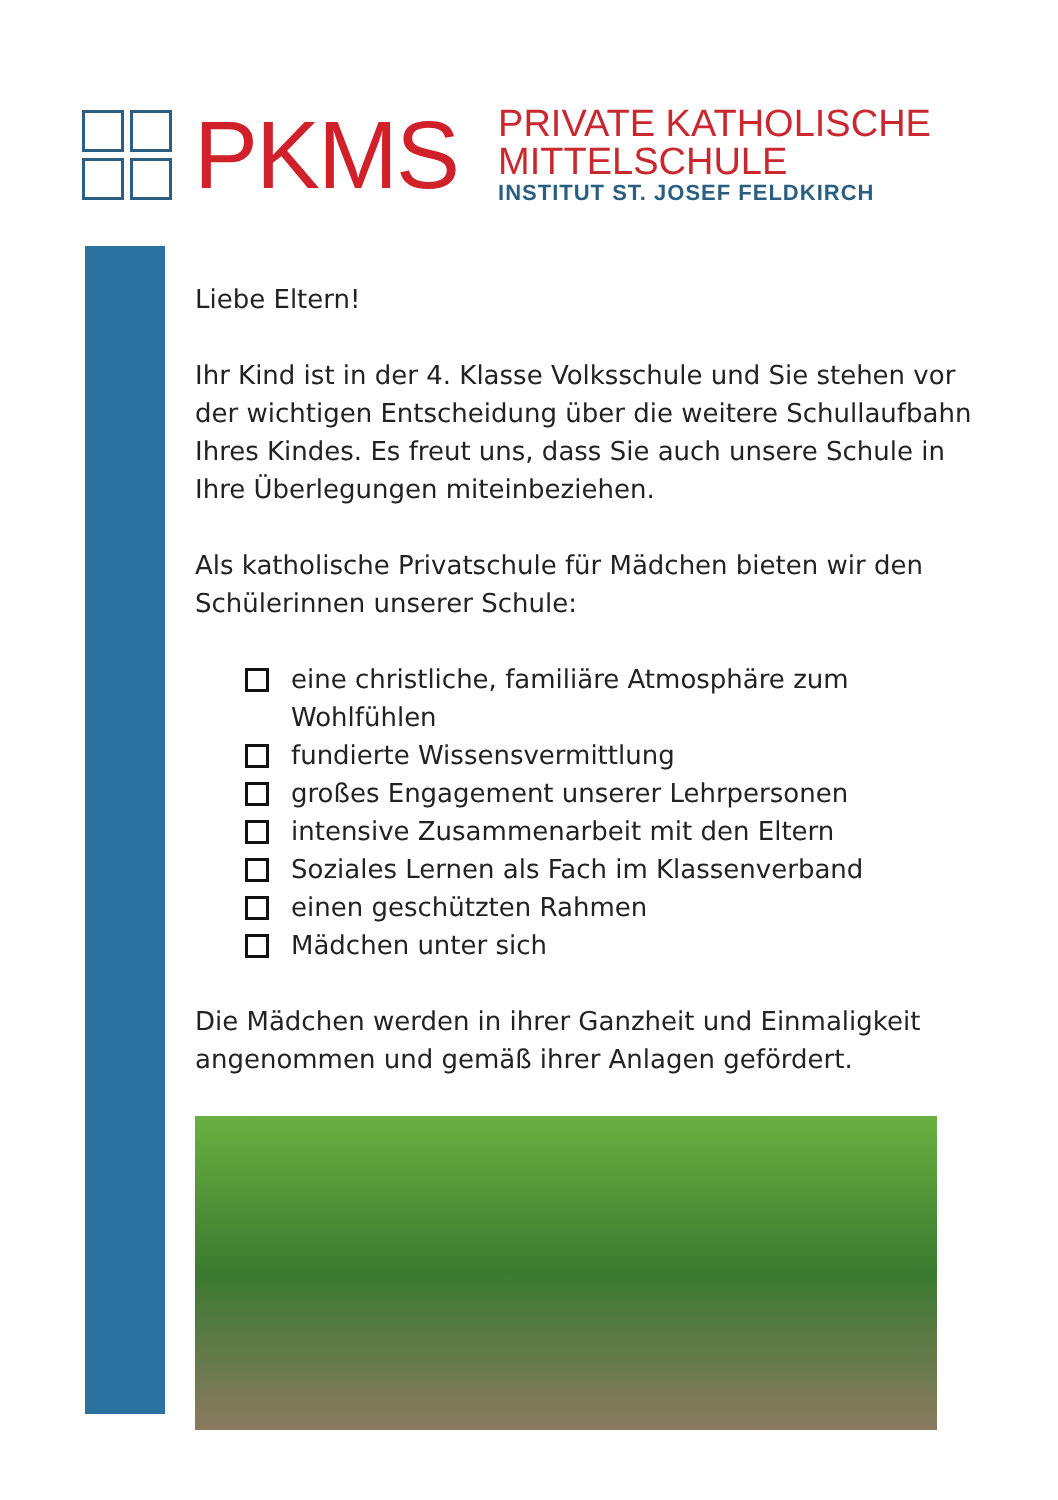PKMS
PRIVATE KATHOLISCHE
MITTELSCHULE
INSTITUT ST. JOSEF FELDKIRCH
Liebe Eltern!
Ihr Kind ist in der 4. Klasse Volksschule und Sie stehen vor der wichtigen Entscheidung über die weitere Schullaufbahn Ihres Kindes. Es freut uns, dass Sie auch unsere Schule in Ihre Überlegungen miteinbeziehen.
Als katholische Privatschule für Mädchen bieten wir den Schülerinnen unserer Schule:
eine christliche, familiäre Atmosphäre zum Wohlfühlen
fundierte Wissensvermittlung
großes Engagement unserer Lehrpersonen
intensive Zusammenarbeit mit den Eltern
Soziales Lernen als Fach im Klassenverband
einen geschützten Rahmen
Mädchen unter sich
Die Mädchen werden in ihrer Ganzheit und Einmaligkeit angenommen und gemäß ihrer Anlagen gefördert.